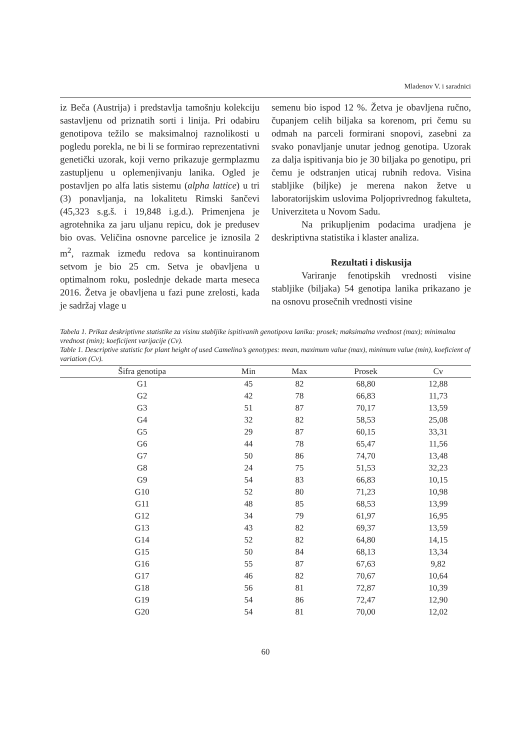Mladenov V. i saradnici
iz Beča (Austrija) i predstavlja tamošnju kolekciju sastavljenu od priznatih sorti i linija. Pri odabiru genotipova težilo se maksimalnoj raznolikosti u pogledu porekla, ne bi li se formirao reprezentativni genetički uzorak, koji verno prikazuje germplazmu zastupljenu u oplemenjivanju lanika. Ogled je postavljen po alfa latis sistemu (alpha lattice) u tri (3) ponavljanja, na lokalitetu Rimski šančevi (45,323 s.g.š. i 19,848 i.g.d.). Primenjena je agrotehnika za jaru uljanu repicu, dok je predusev bio ovas. Veličina osnovne parcelice je iznosila 2 m<sup>2</sup>, razmak između redova sa kontinuiranom setvom je bio 25 cm. Setva je obavljena u optimalnom roku, poslednje dekade marta meseca 2016. Žetva je obavljena u fazi pune zrelosti, kada je sadržaj vlage u
semenu bio ispod 12 %. Žetva je obavljena ručno, čupanjem celih biljaka sa korenom, pri čemu su odmah na parceli formirani snopovi, zasebni za svako ponavljanje unutar jednog genotipa. Uzorak za dalja ispitivanja bio je 30 biljaka po genotipu, pri čemu je odstranjen uticaj rubnih redova. Visina stabljike (biljke) je merena nakon žetve u laboratorijskim uslovima Poljoprivrednog fakulteta, Univerziteta u Novom Sadu.
Na prikupljenim podacima uradjena je deskriptivna statistika i klaster analiza.
Rezultati i diskusija
Variranje fenotipskih vrednosti visine stabljike (biljaka) 54 genotipa lanika prikazano je na osnovu prosečnih vrednosti visine
Tabela 1. Prikaz deskriptivne statistike za visinu stabljike ispitivanih genotipova lanika: prosek; maksimalna vrednost (max); minimalna vrednost (min); koeficijent varijacije (Cv).
Table 1. Descriptive statistic for plant height of used Camelina’s genotypes: mean, maximum value (max), minimum value (min), koeficient of variation (Cv).
| Šifra genotipa | Min | Max | Prosek | Cv |
| --- | --- | --- | --- | --- |
| G1 | 45 | 82 | 68,80 | 12,88 |
| G2 | 42 | 78 | 66,83 | 11,73 |
| G3 | 51 | 87 | 70,17 | 13,59 |
| G4 | 32 | 82 | 58,53 | 25,08 |
| G5 | 29 | 87 | 60,15 | 33,31 |
| G6 | 44 | 78 | 65,47 | 11,56 |
| G7 | 50 | 86 | 74,70 | 13,48 |
| G8 | 24 | 75 | 51,53 | 32,23 |
| G9 | 54 | 83 | 66,83 | 10,15 |
| G10 | 52 | 80 | 71,23 | 10,98 |
| G11 | 48 | 85 | 68,53 | 13,99 |
| G12 | 34 | 79 | 61,97 | 16,95 |
| G13 | 43 | 82 | 69,37 | 13,59 |
| G14 | 52 | 82 | 64,80 | 14,15 |
| G15 | 50 | 84 | 68,13 | 13,34 |
| G16 | 55 | 87 | 67,63 | 9,82 |
| G17 | 46 | 82 | 70,67 | 10,64 |
| G18 | 56 | 81 | 72,87 | 10,39 |
| G19 | 54 | 86 | 72,47 | 12,90 |
| G20 | 54 | 81 | 70,00 | 12,02 |
60